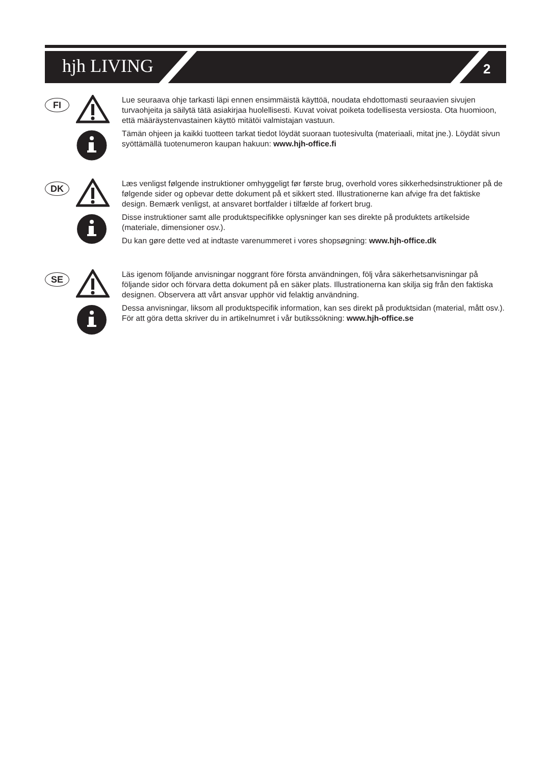hjh LIVING 2
FI
Lue seuraava ohje tarkasti läpi ennen ensimmäistä käyttöä, noudata ehdottomasti seuraavien sivujen turvaohjeita ja säilytä tätä asiakirjaa huolellisesti. Kuvat voivat poiketa todellisesta versiosta. Ota huomioon, että määräystenvastainen käyttö mitätöi valmistajan vastuun.
Tämän ohjeen ja kaikki tuotteen tarkat tiedot löydät suoraan tuotesivulta (materiaali, mitat jne.). Löydät sivun syöttämällä tuotenumeron kaupan hakuun: www.hjh-office.fi
DK
Læs venligst følgende instruktioner omhyggeligt før første brug, overhold vores sikkerhedsinstruktioner på de følgende sider og opbevar dette dokument på et sikkert sted. Illustrationerne kan afvige fra det faktiske design. Bemærk venligst, at ansvaret bortfalder i tilfælde af forkert brug.
Disse instruktioner samt alle produktspecifikke oplysninger kan ses direkte på produktets artikelside (materiale, dimensioner osv.).
Du kan gøre dette ved at indtaste varenummeret i vores shopsøgning: www.hjh-office.dk
SE
Läs igenom följande anvisningar noggrant före första användningen, följ våra säkerhetsanvisningar på följande sidor och förvara detta dokument på en säker plats. Illustrationerna kan skilja sig från den faktiska designen. Observera att vårt ansvar upphör vid felaktig användning.
Dessa anvisningar, liksom all produktspecifik information, kan ses direkt på produktsidan (material, mått osv.). För att göra detta skriver du in artikelnumret i vår butikssökning: www.hjh-office.se